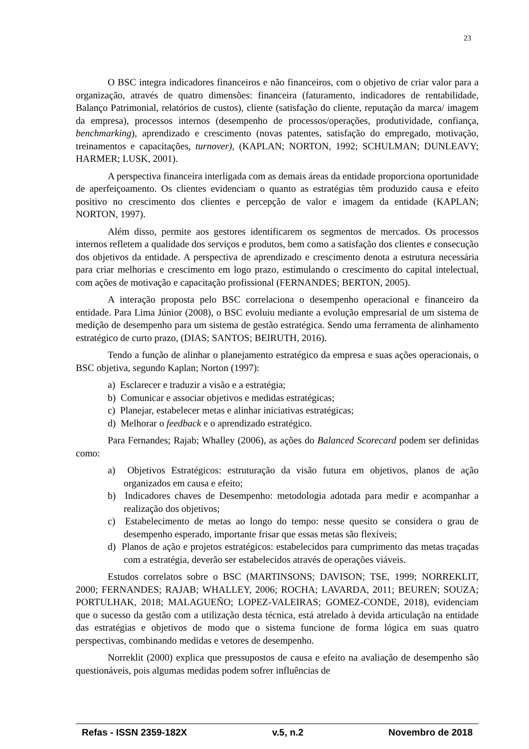23
O BSC integra indicadores financeiros e não financeiros, com o objetivo de criar valor para a organização, através de quatro dimensões: financeira (faturamento, indicadores de rentabilidade, Balanço Patrimonial, relatórios de custos), cliente (satisfação do cliente, reputação da marca/ imagem da empresa), processos internos (desempenho de processos/operações, produtividade, confiança, benchmarking), aprendizado e crescimento (novas patentes, satisfação do empregado, motivação, treinamentos e capacitações, turnover), (KAPLAN; NORTON, 1992; SCHULMAN; DUNLEAVY; HARMER; LUSK, 2001).
A perspectiva financeira interligada com as demais áreas da entidade proporciona oportunidade de aperfeiçoamento. Os clientes evidenciam o quanto as estratégias têm produzido causa e efeito positivo no crescimento dos clientes e percepção de valor e imagem da entidade (KAPLAN; NORTON, 1997).
Além disso, permite aos gestores identificarem os segmentos de mercados. Os processos internos refletem a qualidade dos serviços e produtos, bem como a satisfação dos clientes e consecução dos objetivos da entidade. A perspectiva de aprendizado e crescimento denota a estrutura necessária para criar melhorias e crescimento em logo prazo, estimulando o crescimento do capital intelectual, com ações de motivação e capacitação profissional (FERNANDES; BERTON, 2005).
A interação proposta pelo BSC correlaciona o desempenho operacional e financeiro da entidade. Para Lima Júnior (2008), o BSC evoluiu mediante a evolução empresarial de um sistema de medição de desempenho para um sistema de gestão estratégica. Sendo uma ferramenta de alinhamento estratégico de curto prazo, (DIAS; SANTOS; BEIRUTH, 2016).
Tendo a função de alinhar o planejamento estratégico da empresa e suas ações operacionais, o BSC objetiva, segundo Kaplan; Norton (1997):
a) Esclarecer e traduzir a visão e a estratégia;
b) Comunicar e associar objetivos e medidas estratégicas;
c) Planejar, estabelecer metas e alinhar iniciativas estratégicas;
d) Melhorar o feedback e o aprendizado estratégico.
Para Fernandes; Rajab; Whalley (2006), as ações do Balanced Scorecard podem ser definidas como:
a) Objetivos Estratégicos: estruturação da visão futura em objetivos, planos de ação organizados em causa e efeito;
b) Indicadores chaves de Desempenho: metodologia adotada para medir e acompanhar a realização dos objetivos;
c) Estabelecimento de metas ao longo do tempo: nesse quesito se considera o grau de desempenho esperado, importante frisar que essas metas são flexíveis;
d) Planos de ação e projetos estratégicos: estabelecidos para cumprimento das metas traçadas com a estratégia, deverão ser estabelecidos através de operações viáveis.
Estudos correlatos sobre o BSC (MARTINSONS; DAVISON; TSE, 1999; NORREKLIT, 2000; FERNANDES; RAJAB; WHALLEY, 2006; ROCHA; LAVARDA, 2011; BEUREN; SOUZA; PORTULHAK, 2018; MALAGUEÑO; LOPEZ-VALEIRAS; GOMEZ-CONDE, 2018), evidenciam que o sucesso da gestão com a utilização desta técnica, está atrelado à devida articulação na entidade das estratégias e objetivos de modo que o sistema funcione de forma lógica em suas quatro perspectivas, combinando medidas e vetores de desempenho.
Norreklit (2000) explica que pressupostos de causa e efeito na avaliação de desempenho são questionáveis, pois algumas medidas podem sofrer influências de
Refas - ISSN 2359-182X v.5, n.2 Novembro de 2018